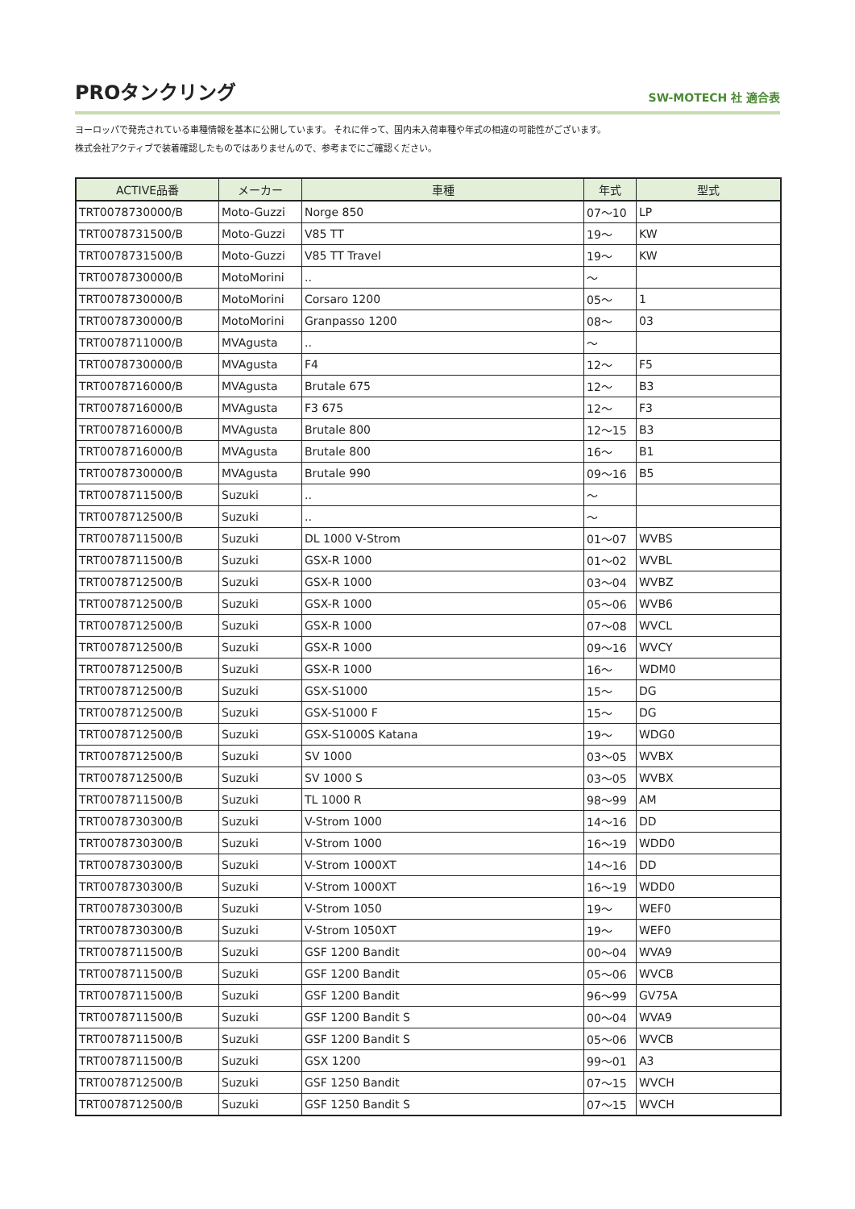PROタンクリング
SW-MOTECH 社 適合表
ヨーロッパで発売されている車種情報を基本に公開しています。 それに伴って、国内未入荷車種や年式の相違の可能性がございます。
株式会社アクティブで装着確認したものではありませんので、参考までにご確認ください。
| ACTIVE品番 | メーカー | 車種 | 年式 | 型式 |
| --- | --- | --- | --- | --- |
| TRT0078730000/B | Moto-Guzzi | Norge 850 | 07～10 | LP |
| TRT0078731500/B | Moto-Guzzi | V85 TT | 19～ | KW |
| TRT0078731500/B | Moto-Guzzi | V85 TT Travel | 19～ | KW |
| TRT0078730000/B | MotoMorini | .. | ～ | |
| TRT0078730000/B | MotoMorini | Corsaro 1200 | 05～ | 1 |
| TRT0078730000/B | MotoMorini | Granpasso 1200 | 08～ | 03 |
| TRT0078711000/B | MVAgusta | .. | ～ | |
| TRT0078730000/B | MVAgusta | F4 | 12～ | F5 |
| TRT0078716000/B | MVAgusta | Brutale 675 | 12～ | B3 |
| TRT0078716000/B | MVAgusta | F3 675 | 12～ | F3 |
| TRT0078716000/B | MVAgusta | Brutale 800 | 12～15 | B3 |
| TRT0078716000/B | MVAgusta | Brutale 800 | 16～ | B1 |
| TRT0078730000/B | MVAgusta | Brutale 990 | 09～16 | B5 |
| TRT0078711500/B | Suzuki | .. | ～ | |
| TRT0078712500/B | Suzuki | .. | ～ | |
| TRT0078711500/B | Suzuki | DL 1000 V-Strom | 01～07 | WVBS |
| TRT0078711500/B | Suzuki | GSX-R 1000 | 01～02 | WVBL |
| TRT0078712500/B | Suzuki | GSX-R 1000 | 03～04 | WVBZ |
| TRT0078712500/B | Suzuki | GSX-R 1000 | 05～06 | WVB6 |
| TRT0078712500/B | Suzuki | GSX-R 1000 | 07～08 | WVCL |
| TRT0078712500/B | Suzuki | GSX-R 1000 | 09～16 | WVCY |
| TRT0078712500/B | Suzuki | GSX-R 1000 | 16～ | WDM0 |
| TRT0078712500/B | Suzuki | GSX-S1000 | 15～ | DG |
| TRT0078712500/B | Suzuki | GSX-S1000 F | 15～ | DG |
| TRT0078712500/B | Suzuki | GSX-S1000S Katana | 19～ | WDG0 |
| TRT0078712500/B | Suzuki | SV 1000 | 03～05 | WVBX |
| TRT0078712500/B | Suzuki | SV 1000 S | 03～05 | WVBX |
| TRT0078711500/B | Suzuki | TL 1000 R | 98～99 | AM |
| TRT0078730300/B | Suzuki | V-Strom 1000 | 14～16 | DD |
| TRT0078730300/B | Suzuki | V-Strom 1000 | 16～19 | WDD0 |
| TRT0078730300/B | Suzuki | V-Strom 1000XT | 14～16 | DD |
| TRT0078730300/B | Suzuki | V-Strom 1000XT | 16～19 | WDD0 |
| TRT0078730300/B | Suzuki | V-Strom 1050 | 19～ | WEF0 |
| TRT0078730300/B | Suzuki | V-Strom 1050XT | 19～ | WEF0 |
| TRT0078711500/B | Suzuki | GSF 1200 Bandit | 00～04 | WVA9 |
| TRT0078711500/B | Suzuki | GSF 1200 Bandit | 05～06 | WVCB |
| TRT0078711500/B | Suzuki | GSF 1200 Bandit | 96～99 | GV75A |
| TRT0078711500/B | Suzuki | GSF 1200 Bandit S | 00～04 | WVA9 |
| TRT0078711500/B | Suzuki | GSF 1200 Bandit S | 05～06 | WVCB |
| TRT0078711500/B | Suzuki | GSX 1200 | 99～01 | A3 |
| TRT0078712500/B | Suzuki | GSF 1250 Bandit | 07～15 | WVCH |
| TRT0078712500/B | Suzuki | GSF 1250 Bandit S | 07～15 | WVCH |